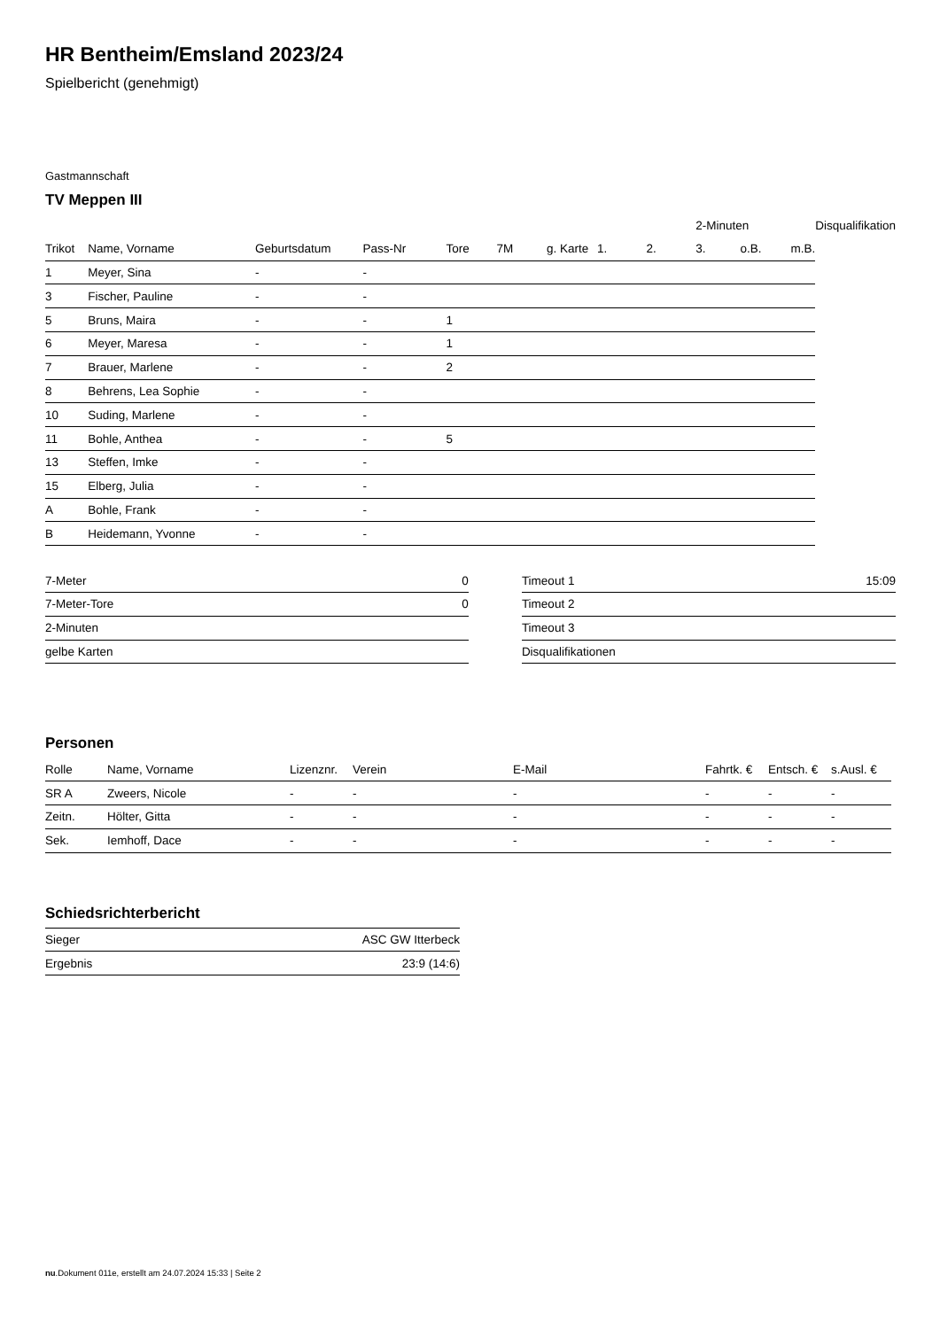HR Bentheim/Emsland 2023/24
Spielbericht (genehmigt)
Gastmannschaft
TV Meppen III
| | | | | | | | | | 2-Minuten | | | Disqualifikation |
| --- | --- | --- | --- | --- | --- | --- | --- | --- | --- | --- | --- | --- |
| Trikot | Name, Vorname | Geburtsdatum | Pass-Nr | Tore | 7M | g. Karte | 1. | 2. | 3. | o.B. | m.B. | |
| 1 | Meyer, Sina | - | - | | | | | | | | | |
| 3 | Fischer, Pauline | - | - | | | | | | | | | |
| 5 | Bruns, Maira | - | - | 1 | | | | | | | | |
| 6 | Meyer, Maresa | - | - | 1 | | | | | | | | |
| 7 | Brauer, Marlene | - | - | 2 | | | | | | | | |
| 8 | Behrens, Lea Sophie | - | - | | | | | | | | | |
| 10 | Suding, Marlene | - | - | | | | | | | | | |
| 11 | Bohle, Anthea | - | - | 5 | | | | | | | | |
| 13 | Steffen, Imke | - | - | | | | | | | | | |
| 15 | Elberg, Julia | - | - | | | | | | | | | |
| A | Bohle, Frank | - | - | | | | | | | | | |
| B | Heidemann, Yvonne | - | - | | | | | | | | | |
| 7-Meter | 0 |
| 7-Meter-Tore | 0 |
| 2-Minuten | |
| gelbe Karten | |
| Timeout 1 | 15:09 |
| Timeout 2 | |
| Timeout 3 | |
| Disqualifikationen | |
Personen
| Rolle | Name, Vorname | Lizenznr. | Verein | E-Mail | Fahrtk. € | Entsch. € | s.Ausl. € |
| --- | --- | --- | --- | --- | --- | --- | --- |
| SR A | Zweers, Nicole | - | - | - | - | - | - |
| Zeitn. | Hölter, Gitta | - | - | - | - | - | - |
| Sek. | Iemhoff, Dace | - | - | - | - | - | - |
Schiedsrichterbericht
| Sieger | ASC GW Itterbeck |
| Ergebnis | 23:9 (14:6) |
nu.Dokument 011e, erstellt am 24.07.2024 15:33 | Seite 2